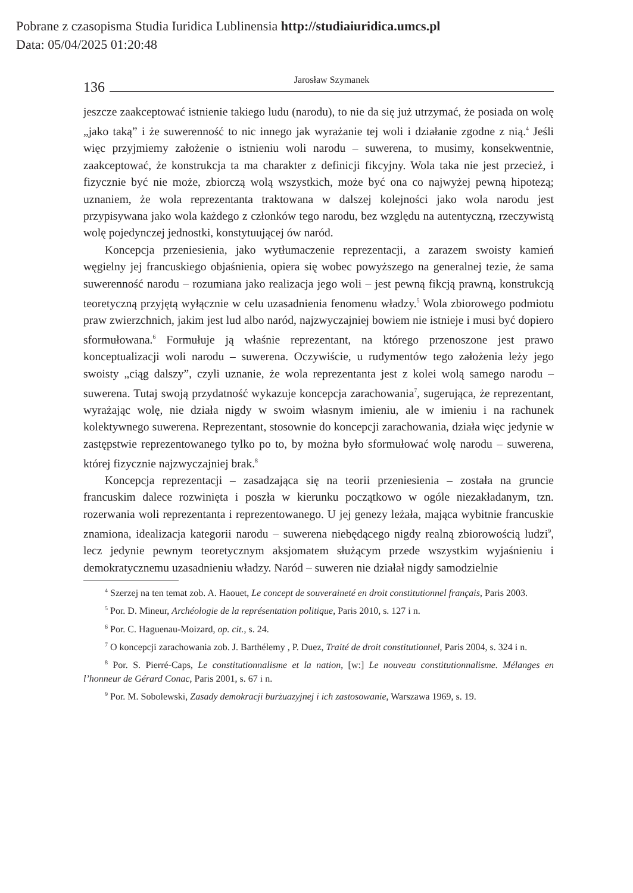Pobrane z czasopisma Studia Iuridica Lublinensia http://studiaiuridica.umcs.pl
Data: 05/04/2025 01:20:48
136 Jarosław Szymanek
jeszcze zaakceptować istnienie takiego ludu (narodu), to nie da się już utrzymać, że posiada on wolę „jako taką” i że suwerenność to nic innego jak wyrażanie tej woli i działanie zgodne z nią.<sup>4</sup> Jeśli więc przyjmiemy założenie o istnieniu woli narodu – suwerena, to musimy, konsekwentnie, zaakceptować, że konstrukcja ta ma charakter z definicji fikcyjny. Wola taka nie jest przecież, i fizycznie być nie może, zbiorczą wolą wszystkich, może być ona co najwyżej pewną hipotezą; uznaniem, że wola reprezentanta traktowana w dalszej kolejności jako wola narodu jest przypisywana jako wola każdego z członków tego narodu, bez względu na autentyczną, rzeczywistą wolę pojedynczej jednostki, konstytuującej ów naród.
Koncepcja przeniesienia, jako wytłumaczenie reprezentacji, a zarazem swoisty kamień węgielny jej francuskiego objaśnienia, opiera się wobec powyższego na generalnej tezie, że sama suwerenność narodu – rozumiana jako realizacja jego woli – jest pewną fikcją prawną, konstrukcją teoretyczną przyjętą wyłącznie w celu uzasadnienia fenomenu władzy.<sup>5</sup> Wola zbiorowego podmiotu praw zwierzchnich, jakim jest lud albo naród, najzwyczajniej bowiem nie istnieje i musi być dopiero sformułowana.<sup>6</sup> Formułuje ją właśnie reprezentant, na którego przenoszone jest prawo konceptualizacji woli narodu – suwerena. Oczywiście, u rudymentów tego założenia leży jego swoisty „ciąg dalszy”, czyli uznanie, że wola reprezentanta jest z kolei wolą samego narodu – suwerena. Tutaj swoją przydatność wykazuje koncepcja zarachowania<sup>7</sup>, sugerująca, że reprezentant, wyrażając wolę, nie działa nigdy w swoim własnym imieniu, ale w imieniu i na rachunek kolektywnego suwerena. Reprezentant, stosownie do koncepcji zarachowania, działa więc jedynie w zastępstwie reprezentowanego tylko po to, by można było sformułować wolę narodu – suwerena, której fizycznie najzwyczajniej brak.<sup>8</sup>
Koncepcja reprezentacji – zasadzająca się na teorii przeniesienia – została na gruncie francuskim dalece rozwinięta i poszła w kierunku początkowo w ogóle niezakładanym, tzn. rozerwania woli reprezentanta i reprezentowanego. U jej genezy leżała, mająca wybitnie francuskie znamiona, idealizacja kategorii narodu – suwerena niebędącego nigdy realną zbiorowością ludzi<sup>9</sup>, lecz jedynie pewnym teoretycznym aksjomatem służącym przede wszystkim wyjaśnieniu i demokratycznemu uzasadnieniu władzy. Naród – suweren nie działał nigdy samodzielnie
<sup>4</sup> Szerzej na ten temat zob. A. Haouet, Le concept de souveraineté en droit constitutionnel français, Paris 2003.
<sup>5</sup> Por. D. Mineur, Archéologie de la représentation politique, Paris 2010, s. 127 i n.
<sup>6</sup> Por. C. Haguenau-Moizard, op. cit., s. 24.
<sup>7</sup> O koncepcji zarachowania zob. J. Barthélemy , P. Duez, Traité de droit constitutionnel, Paris 2004, s. 324 i n.
<sup>8</sup> Por. S. Pierré-Caps, Le constitutionnalisme et la nation, [w:] Le nouveau constitutionnalisme. Mélanges en l’honneur de Gérard Conac, Paris 2001, s. 67 i n.
<sup>9</sup> Por. M. Sobolewski, Zasady demokracji burżuazyjnej i ich zastosowanie, Warszawa 1969, s. 19.